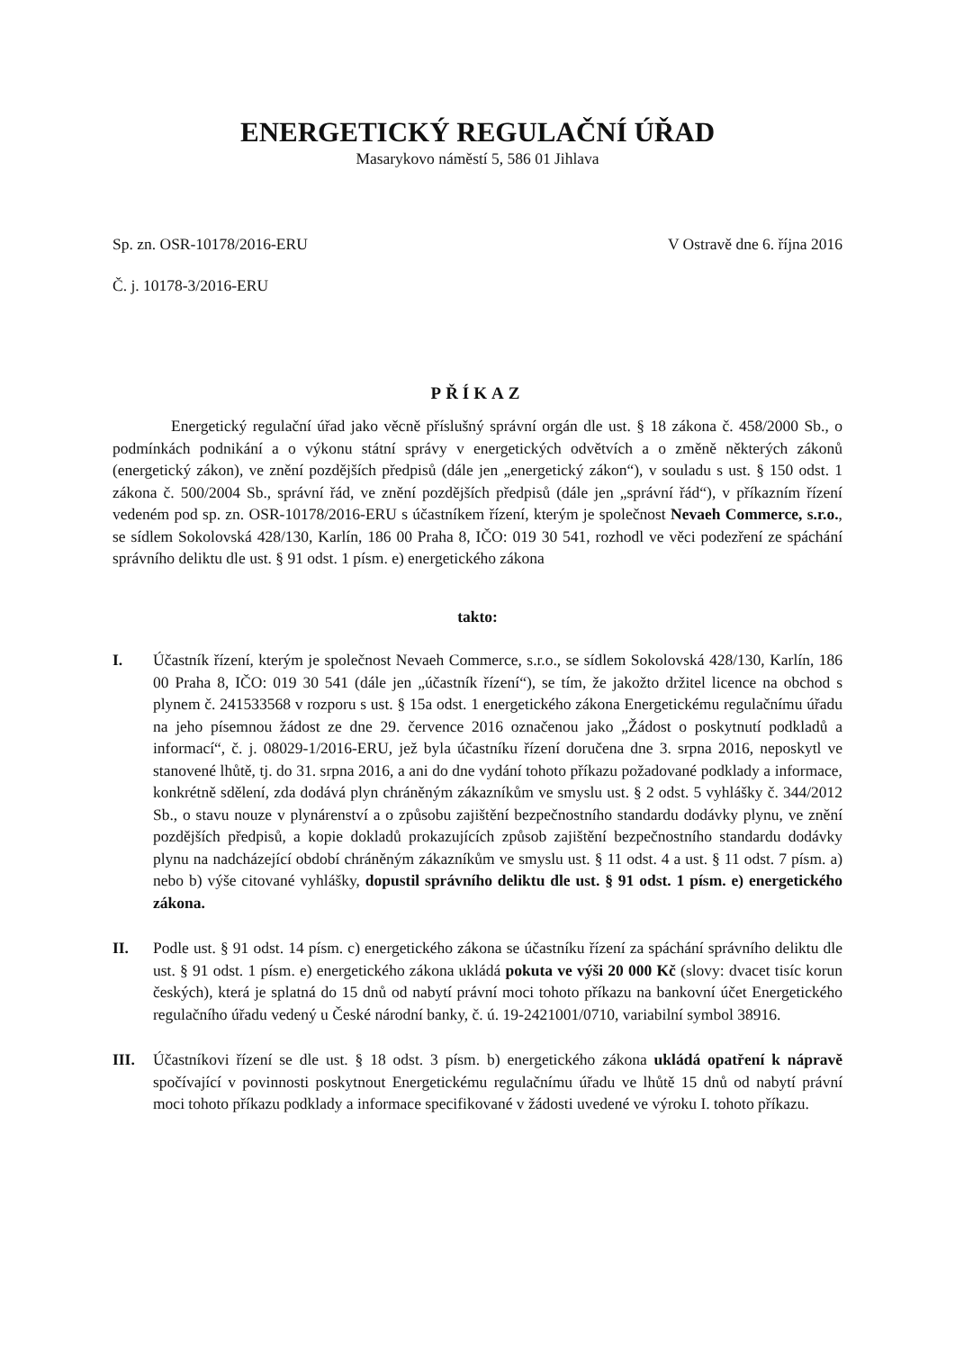ENERGETICKÝ REGULAČNÍ ÚŘAD
Masarykovo náměstí 5, 586 01 Jihlava
Sp. zn. OSR-10178/2016-ERU V Ostravě dne 6. října 2016
Č. j. 10178-3/2016-ERU
PŘÍKAZ
Energetický regulační úřad jako věcně příslušný správní orgán dle ust. § 18 zákona č. 458/2000 Sb., o podmínkách podnikání a o výkonu státní správy v energetických odvětvích a o změně některých zákonů (energetický zákon), ve znění pozdějších předpisů (dále jen „energetický zákon“), v souladu s ust. § 150 odst. 1 zákona č. 500/2004 Sb., správní řád, ve znění pozdějších předpisů (dále jen „správní řád“), v příkazním řízení vedeném pod sp. zn. OSR-10178/2016-ERU s účastníkem řízení, kterým je společnost Nevaeh Commerce, s.r.o., se sídlem Sokolovská 428/130, Karlín, 186 00 Praha 8, IČO: 019 30 541, rozhodl ve věci podezření ze spáchání správního deliktu dle ust. § 91 odst. 1 písm. e) energetického zákona
takto:
I. Účastník řízení, kterým je společnost Nevaeh Commerce, s.r.o., se sídlem Sokolovská 428/130, Karlín, 186 00 Praha 8, IČO: 019 30 541 (dále jen „účastník řízení“), se tím, že jakožto držitel licence na obchod s plynem č. 241533568 v rozporu s ust. § 15a odst. 1 energetického zákona Energetickému regulačnímu úřadu na jeho písemnou žádost ze dne 29. července 2016 označenou jako „Žádost o poskytnutí podkladů a informací“, č. j. 08029-1/2016-ERU, jež byla účastníku řízení doručena dne 3. srpna 2016, neposkytl ve stanovené lhůtě, tj. do 31. srpna 2016, a ani do dne vydání tohoto příkazu požadované podklady a informace, konkrétně sdělení, zda dodává plyn chráněným zákazníkům ve smyslu ust. § 2 odst. 5 vyhlášky č. 344/2012 Sb., o stavu nouze v plynárenství a o způsobu zajištění bezpečnostního standardu dodávky plynu, ve znění pozdějších předpisů, a kopie dokladů prokazujících způsob zajištění bezpečnostního standardu dodávky plynu na nadcházející období chráněným zákazníkům ve smyslu ust. § 11 odst. 4 a ust. § 11 odst. 7 písm. a) nebo b) výše citované vyhlášky, dopustil správního deliktu dle ust. § 91 odst. 1 písm. e) energetického zákona.
II. Podle ust. § 91 odst. 14 písm. c) energetického zákona se účastníku řízení za spáchání správního deliktu dle ust. § 91 odst. 1 písm. e) energetického zákona ukládá pokuta ve výši 20 000 Kč (slovy: dvacet tisíc korun českých), která je splatná do 15 dnů od nabytí právní moci tohoto příkazu na bankovní účet Energetického regulačního úřadu vedený u České národní banky, č. ú. 19-2421001/0710, variabilní symbol 38916.
III. Účastníkovi řízení se dle ust. § 18 odst. 3 písm. b) energetického zákona ukládá opatření k nápravě spočívající v povinnosti poskytnout Energetickému regulačnímu úřadu ve lhůtě 15 dnů od nabytí právní moci tohoto příkazu podklady a informace specifikované v žádosti uvedené ve výroku I. tohoto příkazu.